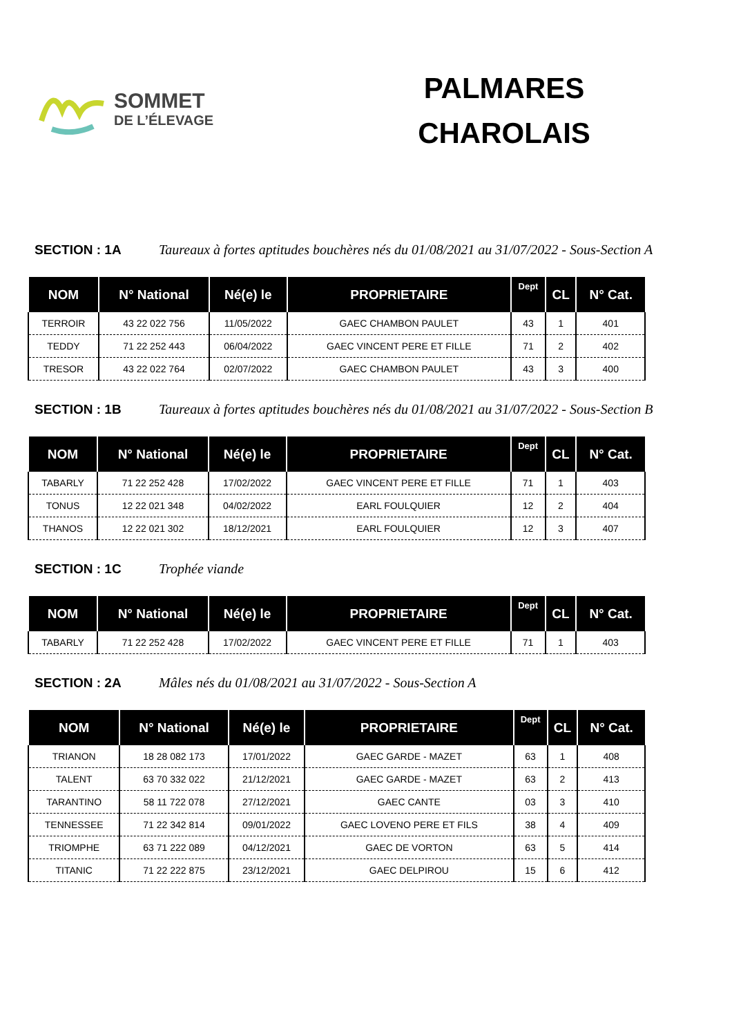SOMMET
DE L’ÉLEVAGE
PALMARES
CHAROLAIS
SECTION : 1A Taureaux à fortes aptitudes bouchères nés du 01/08/2021 au 31/07/2022 - Sous-Section A
| NOM | N° National | Né(e) le | PROPRIETAIRE | Dept | CL | N° Cat. |
| --- | --- | --- | --- | --- | --- | --- |
| TERROIR | 43 22 022 756 | 11/05/2022 | GAEC CHAMBON PAULET | 43 | 1 | 401 |
| TEDDY | 71 22 252 443 | 06/04/2022 | GAEC VINCENT PERE ET FILLE | 71 | 2 | 402 |
| TRESOR | 43 22 022 764 | 02/07/2022 | GAEC CHAMBON PAULET | 43 | 3 | 400 |
SECTION : 1B Taureaux à fortes aptitudes bouchères nés du 01/08/2021 au 31/07/2022 - Sous-Section B
| NOM | N° National | Né(e) le | PROPRIETAIRE | Dept | CL | N° Cat. |
| --- | --- | --- | --- | --- | --- | --- |
| TABARLY | 71 22 252 428 | 17/02/2022 | GAEC VINCENT PERE ET FILLE | 71 | 1 | 403 |
| TONUS | 12 22 021 348 | 04/02/2022 | EARL FOULQUIER | 12 | 2 | 404 |
| THANOS | 12 22 021 302 | 18/12/2021 | EARL FOULQUIER | 12 | 3 | 407 |
SECTION : 1C Trophée viande
| NOM | N° National | Né(e) le | PROPRIETAIRE | Dept | CL | N° Cat. |
| --- | --- | --- | --- | --- | --- | --- |
| TABARLY | 71 22 252 428 | 17/02/2022 | GAEC VINCENT PERE ET FILLE | 71 | 1 | 403 |
SECTION : 2A Mâles nés du 01/08/2021 au 31/07/2022 - Sous-Section A
| NOM | N° National | Né(e) le | PROPRIETAIRE | Dept | CL | N° Cat. |
| --- | --- | --- | --- | --- | --- | --- |
| TRIANON | 18 28 082 173 | 17/01/2022 | GAEC GARDE - MAZET | 63 | 1 | 408 |
| TALENT | 63 70 332 022 | 21/12/2021 | GAEC GARDE - MAZET | 63 | 2 | 413 |
| TARANTINO | 58 11 722 078 | 27/12/2021 | GAEC CANTE | 03 | 3 | 410 |
| TENNESSEE | 71 22 342 814 | 09/01/2022 | GAEC LOVENO PERE ET FILS | 38 | 4 | 409 |
| TRIOMPHE | 63 71 222 089 | 04/12/2021 | GAEC DE VORTON | 63 | 5 | 414 |
| TITANIC | 71 22 222 875 | 23/12/2021 | GAEC DELPIROU | 15 | 6 | 412 |